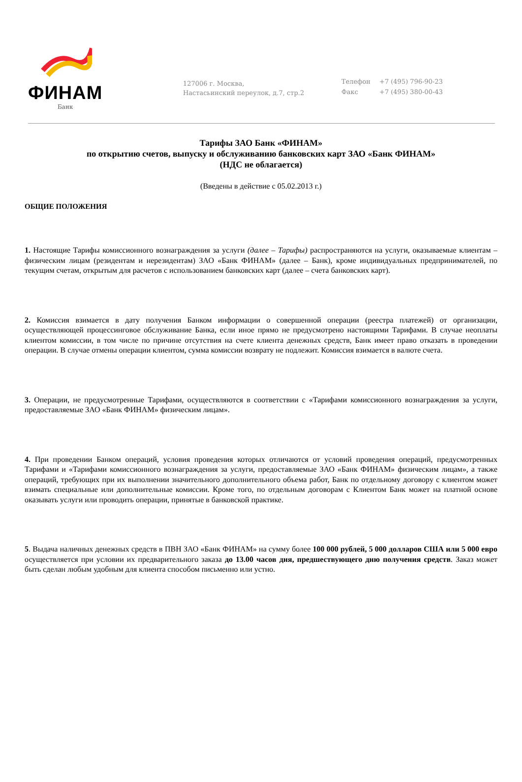ФИНАМ
Банк
127006 г. Москва,
Настасьинский переулок, д.7, стр.2
| Телефон | +7 (495) 796-90-23 |
| Факс | +7 (495) 380-00-43 |
Тарифы ЗАО Банк «ФИНАМ»
по открытию счетов, выпуску и обслуживанию банковских карт ЗАО «Банк ФИНАМ»
(НДС не облагается)
(Введены в действие с 05.02.2013 г.)
ОБЩИЕ ПОЛОЖЕНИЯ
1. Настоящие Тарифы комиссионного вознаграждения за услуги (далее – Тарифы) распространяются на услуги, оказываемые клиентам – физическим лицам (резидентам и нерезидентам) ЗАО «Банк ФИНАМ» (далее – Банк), кроме индивидуальных предпринимателей, по текущим счетам, открытым для расчетов с использованием банковских карт (далее – счета банковских карт).
2. Комиссия взимается в дату получения Банком информации о совершенной операции (реестра платежей) от организации, осуществляющей процессинговое обслуживание Банка, если иное прямо не предусмотрено настоящими Тарифами. В случае неоплаты клиентом комиссии, в том числе по причине отсутствия на счете клиента денежных средств, Банк имеет право отказать в проведении операции. В случае отмены операции клиентом, сумма комиссии возврату не подлежит. Комиссия взимается в валюте счета.
3. Операции, не предусмотренные Тарифами, осуществляются в соответствии с «Тарифами комиссионного вознаграждения за услуги, предоставляемые ЗАО «Банк ФИНАМ» физическим лицам».
4. При проведении Банком операций, условия проведения которых отличаются от условий проведения операций, предусмотренных Тарифами и «Тарифами комиссионного вознаграждения за услуги, предоставляемые ЗАО «Банк ФИНАМ» физическим лицам», а также операций, требующих при их выполнении значительного дополнительного объема работ, Банк по отдельному договору с клиентом может взимать специальные или дополнительные комиссии. Кроме того, по отдельным договорам с Клиентом Банк может на платной основе оказывать услуги или проводить операции, принятые в банковской практике.
5. Выдача наличных денежных средств в ПВН ЗАО «Банк ФИНАМ» на сумму более 100 000 рублей, 5 000 долларов США или 5 000 евро осуществляется при условии их предварительного заказа до 13.00 часов дня, предшествующего дню получения средств. Заказ может быть сделан любым удобным для клиента способом письменно или устно.